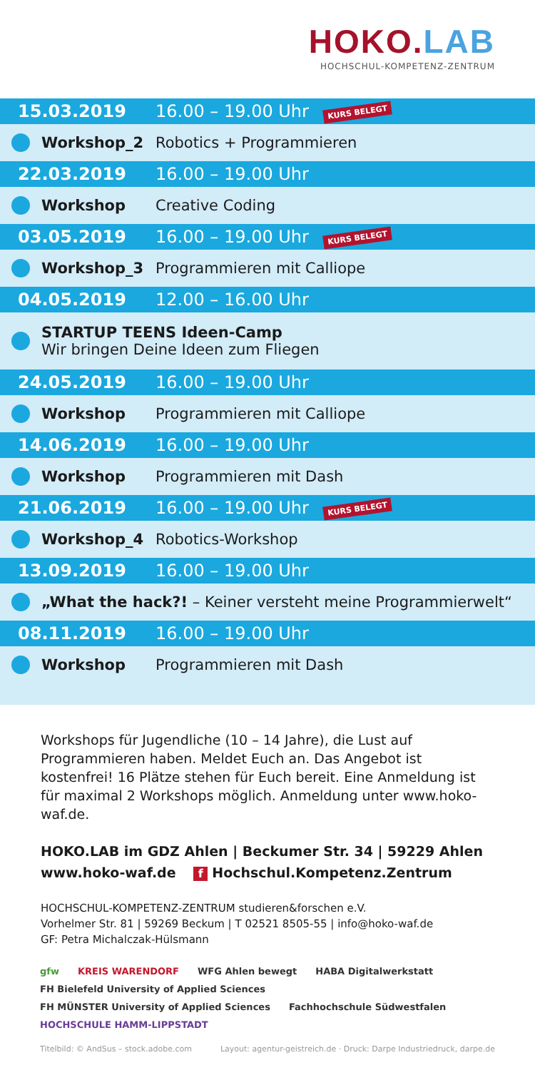HOKO.LAB
HOCHSCHUL-KOMPETENZ-ZENTRUM
| 15.03.2019 | | 16.00 – 19.00 Uhr KURS BELEGT |
| | Workshop_2 | Robotics + Programmieren |
| 22.03.2019 | | 16.00 – 19.00 Uhr |
| | Workshop | Creative Coding |
| 03.05.2019 | | 16.00 – 19.00 Uhr KURS BELEGT |
| | Workshop_3 | Programmieren mit Calliope |
| 04.05.2019 | | 12.00 – 16.00 Uhr |
| | STARTUP TEENS Ideen-Camp Wir bringen Deine Ideen zum Fliegen | |
| 24.05.2019 | | 16.00 – 19.00 Uhr |
| | Workshop | Programmieren mit Calliope |
| 14.06.2019 | | 16.00 – 19.00 Uhr |
| | Workshop | Programmieren mit Dash |
| 21.06.2019 | | 16.00 – 19.00 Uhr KURS BELEGT |
| | Workshop_4 | Robotics-Workshop |
| 13.09.2019 | | 16.00 – 19.00 Uhr |
| | „What the hack?! – Keiner versteht meine Programmierwelt“ | |
| 08.11.2019 | | 16.00 – 19.00 Uhr |
| | Workshop | Programmieren mit Dash |
Workshops für Jugendliche (10 – 14 Jahre), die Lust auf Programmieren haben. Meldet Euch an. Das Angebot ist kostenfrei! 16 Plätze stehen für Euch bereit. Eine Anmeldung ist für maximal 2 Workshops möglich. Anmeldung unter www.hoko-waf.de.
HOKO.LAB im GDZ Ahlen | Beckumer Str. 34 | 59229 Ahlen
www.hoko-waf.de f Hochschul.Kompetenz.Zentrum
HOCHSCHUL-KOMPETENZ-ZENTRUM studieren&forschen e.V.
Vorhelmer Str. 81 | 59269 Beckum | T 02521 8505-55 | info@hoko-waf.de
GF: Petra Michalczak-Hülsmann
gfw
KREIS WARENDORF
WFG Ahlen bewegt
HABA Digitalwerkstatt
FH Bielefeld University of Applied Sciences
FH MÜNSTER University of Applied Sciences
Fachhochschule Südwestfalen
HOCHSCHULE HAMM-LIPPSTADT
Titelbild: © AndSus – stock.adobe.com Layout: agentur-geistreich.de · Druck: Darpe Industriedruck, darpe.de